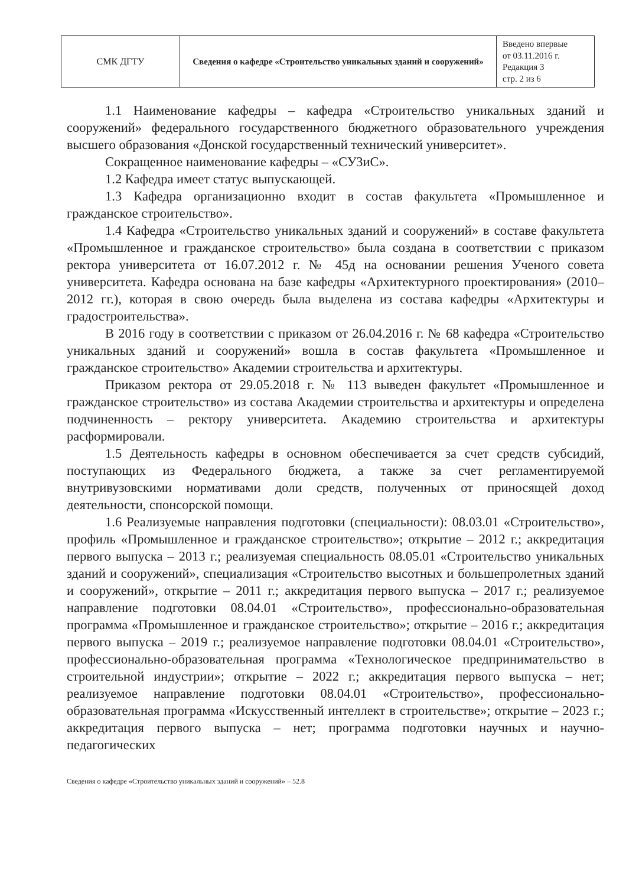| СМК ДГТУ | Сведения о кафедре «Строительство уникальных зданий и сооружений» | Введено впервые от 03.11.2016 г. Редакция 3 стр. 2 из 6 |
1.1 Наименование кафедры – кафедра «Строительство уникальных зданий и сооружений» федерального государственного бюджетного образовательного учреждения высшего образования «Донской государственный технический университет».
Сокращенное наименование кафедры – «СУЗиС».
1.2 Кафедра имеет статус выпускающей.
1.3 Кафедра организационно входит в состав факультета «Промышленное и гражданское строительство».
1.4 Кафедра «Строительство уникальных зданий и сооружений» в составе факультета «Промышленное и гражданское строительство» была создана в соответствии с приказом ректора университета от 16.07.2012 г. № 45д на основании решения Ученого совета университета. Кафедра основана на базе кафедры «Архитектурного проектирования» (2010–2012 гг.), которая в свою очередь была выделена из состава кафедры «Архитектуры и градостроительства».
В 2016 году в соответствии с приказом от 26.04.2016 г. № 68 кафедра «Строительство уникальных зданий и сооружений» вошла в состав факультета «Промышленное и гражданское строительство» Академии строительства и архитектуры.
Приказом ректора от 29.05.2018 г. № 113 выведен факультет «Промышленное и гражданское строительство» из состава Академии строительства и архитектуры и определена подчиненность – ректору университета. Академию строительства и архитектуры расформировали.
1.5 Деятельность кафедры в основном обеспечивается за счет средств субсидий, поступающих из Федерального бюджета, а также за счет регламентируемой внутривузовскими нормативами доли средств, полученных от приносящей доход деятельности, спонсорской помощи.
1.6 Реализуемые направления подготовки (специальности): 08.03.01 «Строительство», профиль «Промышленное и гражданское строительство»; открытие – 2012 г.; аккредитация первого выпуска – 2013 г.; реализуемая специальность 08.05.01 «Строительство уникальных зданий и сооружений», специализация «Строительство высотных и большепролетных зданий и сооружений», открытие – 2011 г.; аккредитация первого выпуска – 2017 г.; реализуемое направление подготовки 08.04.01 «Строительство», профессионально-образовательная программа «Промышленное и гражданское строительство»; открытие – 2016 г.; аккредитация первого выпуска – 2019 г.; реализуемое направление подготовки 08.04.01 «Строительство», профессионально-образовательная программа «Технологическое предпринимательство в строительной индустрии»; открытие – 2022 г.; аккредитация первого выпуска – нет; реализуемое направление подготовки 08.04.01 «Строительство», профессионально-образовательная программа «Искусственный интеллект в строительстве»; открытие – 2023 г.; аккредитация первого выпуска – нет; программа подготовки научных и научно-педагогических
Сведения о кафедре «Строительство уникальных зданий и сооружений» – 52.8